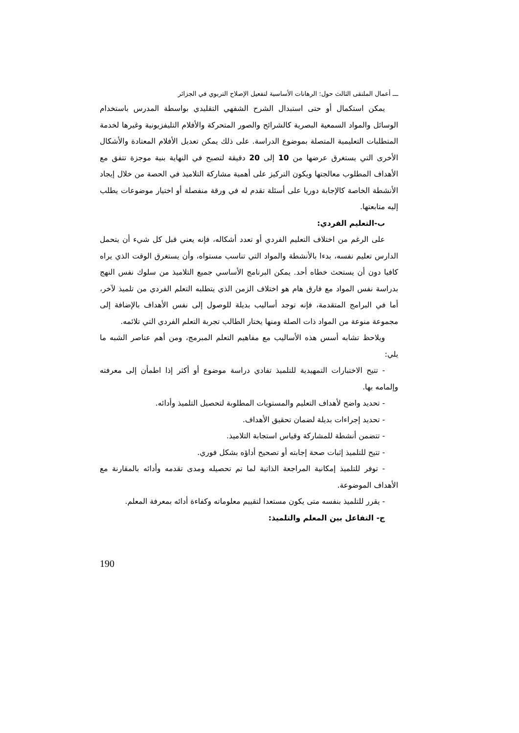ـــ أعمال الملتقى الثالث حول: الرهانات الأساسية لتفعيل الإصلاح التربوي في الجزائر
يمكن استكمال أو حتى استبدال الشرح الشفهي التقليدي بواسطة المدرس باستخدام الوسائل والمواد السمعية البصرية كالشرائح والصور المتحركة والأفلام التليفزيونية وغيرها لخدمة المتطلبات التعليمية المتصلة بموضوع الدراسة. على ذلك يمكن تعديل الأفلام المعتادة والأشكال الأخرى التي يستغرق عرضها من 10 إلى 20 دقيقة لتصبح في النهاية بنية موجزة تتفق مع الأهداف المطلوب معالجتها ويكون التركيز على أهمية مشاركة التلاميذ في الحصة من خلال إيجاد الأنشطة الخاصة كالإجابة دوريا على أسئلة تقدم له في ورقة منفصلة أو اختيار موضوعات يطلب إليه متابعتها.
ب-التعليم الفردي:
على الرغم من اختلاف التعليم الفردي أو تعدد أشكاله، فإنه يعني قبل كل شيء أن يتحمل الدارس تعليم نفسه، بدءا بالأنشطة والمواد التي تناسب مستواه، وأن يستغرق الوقت الذي يراه كافيا دون أن يستحث خطاه أحد. يمكن البرنامج الأساسي جميع التلاميذ من سلوك نفس النهج بدراسة نفس المواد مع فارق هام هو اختلاف الزمن الذي يتطلبه التعلم الفردي من تلميذ لآخر، أما في البرامج المتقدمة، فإنه توجد أساليب بديلة للوصول إلى نفس الأهداف بالإضافة إلى مجموعة منوعة من المواد ذات الصلة ومنها يختار الطالب تجربة التعلم الفردي التي تلائمه.
ويلاحظ تشابه أسس هذه الأساليب مع مفاهيم التعلم المبرمج، ومن أهم عناصر الشبه ما يلي:
- تتيح الاختبارات التمهيدية للتلميذ تفادي دراسة موضوع أو أكثر إذا اطمأن إلى معرفته وإلمامه بها.
- تحديد واضح لأهداف التعليم والمستويات المطلوبة لتحصيل التلميذ وأدائه.
- تحديد إجراءات بديلة لضمان تحقيق الأهداف.
- تتضمن أنشطة للمشاركة وقياس استجابة التلاميذ.
- تتيح للتلميذ إثبات صحة إجابته أو تصحيح أداؤه بشكل فوري.
- توفر للتلميذ إمكانية المراجعة الذاتية لما تم تحصيله ومدى تقدمه وأدائه بالمقارنة مع الأهداف الموضوعة.
- يقرر للتلميذ بنفسه متى يكون مستعدا لتقييم معلوماته وكفاءة أدائه بمعرفة المعلم.
ج- التفاعل بين المعلم والتلميذ:
190